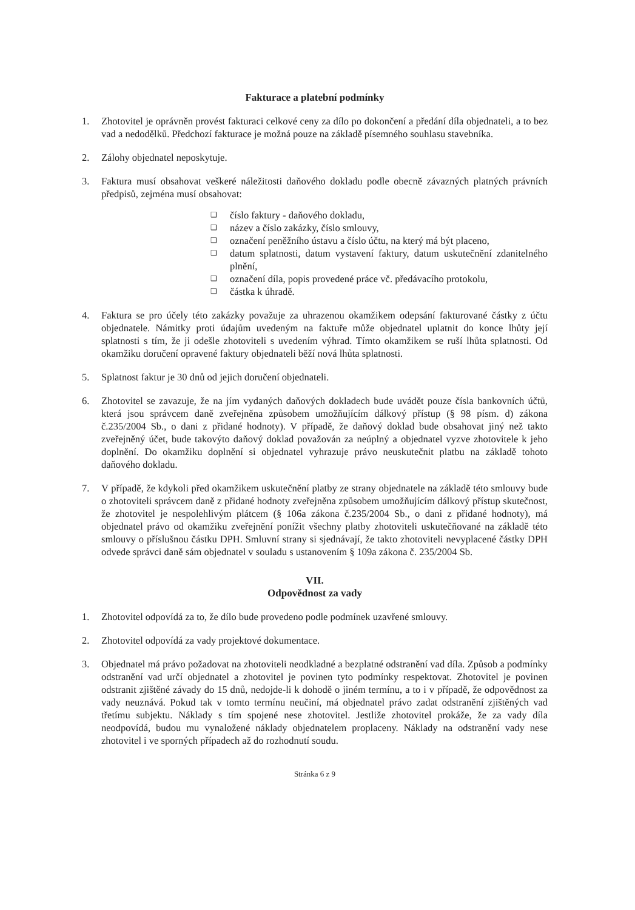Fakturace a platební podmínky
1. Zhotovitel je oprávněn provést fakturaci celkové ceny za dílo po dokončení a předání díla objednateli, a to bez vad a nedodělků. Předchozí fakturace je možná pouze na základě písemného souhlasu stavebníka.
2. Zálohy objednatel neposkytuje.
3. Faktura musí obsahovat veškeré náležitosti daňového dokladu podle obecně závazných platných právních předpisů, zejména musí obsahovat:
❑ číslo faktury - daňového dokladu,
❑ název a číslo zakázky, číslo smlouvy,
❑ označení peněžního ústavu a číslo účtu, na který má být placeno,
❑ datum splatnosti, datum vystavení faktury, datum uskutečnění zdanitelného plnění,
❑ označení díla, popis provedené práce vč. předávacího protokolu,
❑ částka k úhradě.
4. Faktura se pro účely této zakázky považuje za uhrazenou okamžikem odepsání fakturované částky z účtu objednatele. Námitky proti údajům uvedeným na faktuře může objednatel uplatnit do konce lhůty její splatnosti s tím, že ji odešle zhotoviteli s uvedením výhrad. Tímto okamžikem se ruší lhůta splatnosti. Od okamžiku doručení opravené faktury objednateli běží nová lhůta splatnosti.
5. Splatnost faktur je 30 dnů od jejich doručení objednateli.
6. Zhotovitel se zavazuje, že na jím vydaných daňových dokladech bude uvádět pouze čísla bankovních účtů, která jsou správcem daně zveřejněna způsobem umožňujícím dálkový přístup (§ 98 písm. d) zákona č.235/2004 Sb., o dani z přidané hodnoty). V případě, že daňový doklad bude obsahovat jiný než takto zveřejněný účet, bude takovýto daňový doklad považován za neúplný a objednatel vyzve zhotovitele k jeho doplnění. Do okamžiku doplnění si objednatel vyhrazuje právo neuskutečnit platbu na základě tohoto daňového dokladu.
7. V případě, že kdykoli před okamžikem uskutečnění platby ze strany objednatele na základě této smlouvy bude o zhotoviteli správcem daně z přidané hodnoty zveřejněna způsobem umožňujícím dálkový přístup skutečnost, že zhotovitel je nespolehlivým plátcem (§ 106a zákona č.235/2004 Sb., o dani z přidané hodnoty), má objednatel právo od okamžiku zveřejnění ponížit všechny platby zhotoviteli uskutečňované na základě této smlouvy o příslušnou částku DPH. Smluvní strany si sjednávají, že takto zhotoviteli nevyplacené částky DPH odvede správci daně sám objednatel v souladu s ustanovením § 109a zákona č. 235/2004 Sb.
VII.
Odpovědnost za vady
1. Zhotovitel odpovídá za to, že dílo bude provedeno podle podmínek uzavřené smlouvy.
2. Zhotovitel odpovídá za vady projektové dokumentace.
3. Objednatel má právo požadovat na zhotoviteli neodkladné a bezplatné odstranění vad díla. Způsob a podmínky odstranění vad určí objednatel a zhotovitel je povinen tyto podmínky respektovat. Zhotovitel je povinen odstranit zjištěné závady do 15 dnů, nedojde-li k dohodě o jiném termínu, a to i v případě, že odpovědnost za vady neuznává. Pokud tak v tomto termínu neučiní, má objednatel právo zadat odstranění zjištěných vad třetímu subjektu. Náklady s tím spojené nese zhotovitel. Jestliže zhotovitel prokáže, že za vady díla neodpovídá, budou mu vynaložené náklady objednatelem proplaceny. Náklady na odstranění vady nese zhotovitel i ve sporných případech až do rozhodnutí soudu.
Stránka 6 z 9